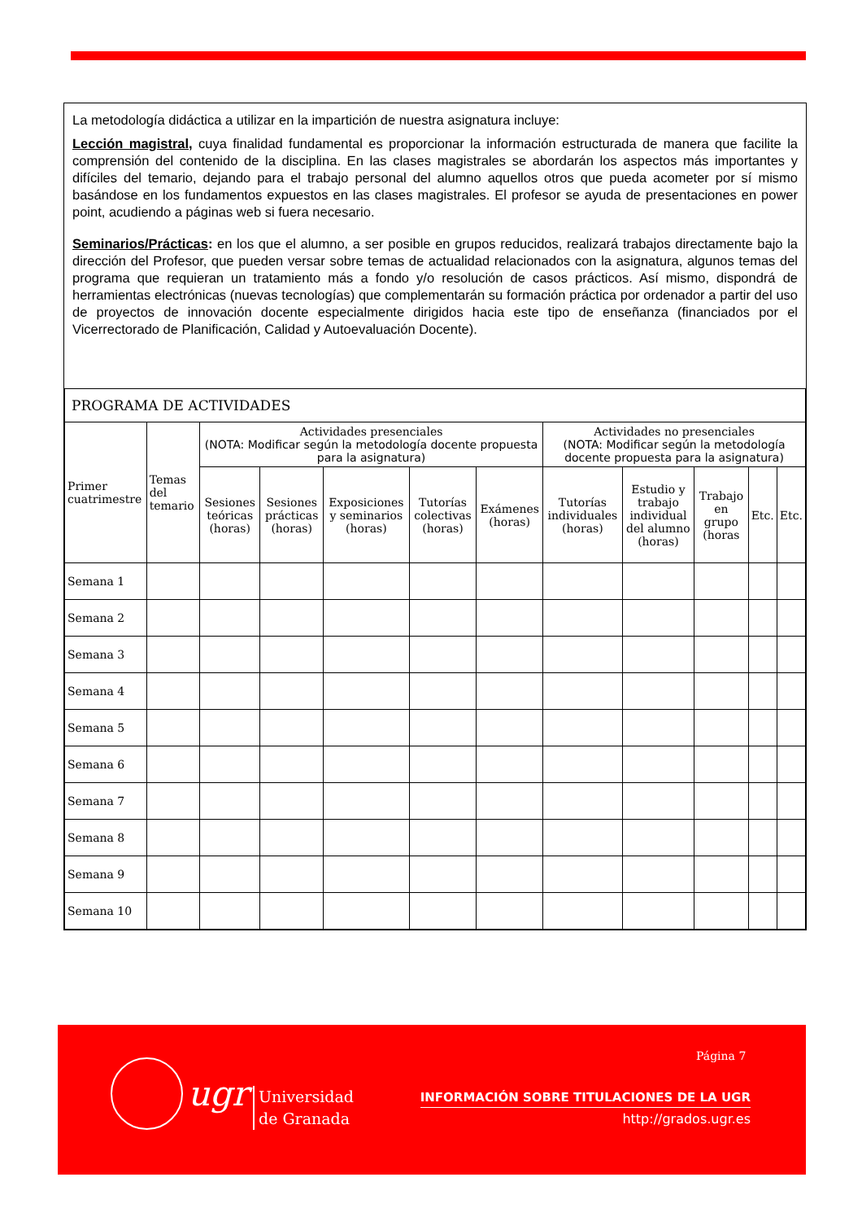La metodología didáctica a utilizar en la impartición de nuestra asignatura incluye:
Lección magistral, cuya finalidad fundamental es proporcionar la información estructurada de manera que facilite la comprensión del contenido de la disciplina. En las clases magistrales se abordarán los aspectos más importantes y difíciles del temario, dejando para el trabajo personal del alumno aquellos otros que pueda acometer por sí mismo basándose en los fundamentos expuestos en las clases magistrales. El profesor se ayuda de presentaciones en power point, acudiendo a páginas web si fuera necesario.
Seminarios/Prácticas: en los que el alumno, a ser posible en grupos reducidos, realizará trabajos directamente bajo la dirección del Profesor, que pueden versar sobre temas de actualidad relacionados con la asignatura, algunos temas del programa que requieran un tratamiento más a fondo y/o resolución de casos prácticos. Así mismo, dispondrá de herramientas electrónicas (nuevas tecnologías) que complementarán su formación práctica por ordenador a partir del uso de proyectos de innovación docente especialmente dirigidos hacia este tipo de enseñanza (financiados por el Vicerrectorado de Planificación, Calidad y Autoevaluación Docente).
| PROGRAMA DE ACTIVIDADES | | | | | | | | | | | |
| Primer cuatrimestre | Temas del temario | Actividades presenciales (NOTA: Modificar según la metodología docente propuesta para la asignatura) | | | | | Actividades no presenciales (NOTA: Modificar según la metodología docente propuesta para la asignatura) | | | | |
| | | Sesiones teóricas (horas) | Sesiones prácticas (horas) | Exposiciones y seminarios (horas) | Tutorías colectivas (horas) | Exámenes (horas) | Tutorías individuales (horas) | Estudio y trabajo individual del alumno (horas) | Trabajo en grupo (horas | Etc. | Etc. |
| Semana 1 | | | | | | | | | | | |
| Semana 2 | | | | | | | | | | | |
| Semana 3 | | | | | | | | | | | |
| Semana 4 | | | | | | | | | | | |
| Semana 5 | | | | | | | | | | | |
| Semana 6 | | | | | | | | | | | |
| Semana 7 | | | | | | | | | | | |
| Semana 8 | | | | | | | | | | | |
| Semana 9 | | | | | | | | | | | |
| Semana 10 | | | | | | | | | | | |
Página 7
ugr
Universidad
de Granada
INFORMACIÓN SOBRE TITULACIONES DE LA UGR
http://grados.ugr.es